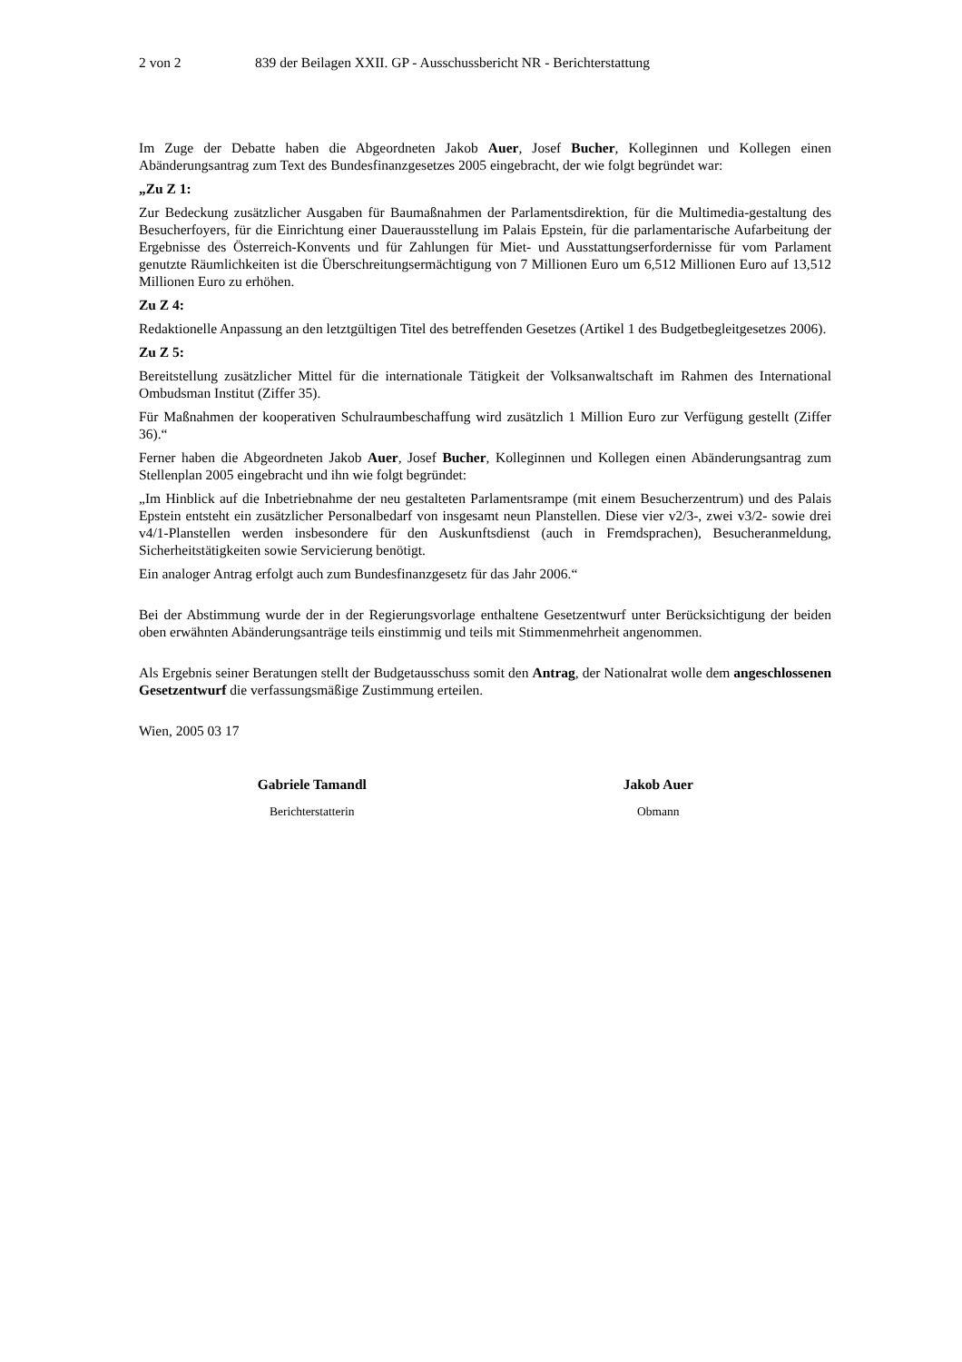2 von 2 839 der Beilagen XXII. GP - Ausschussbericht NR - Berichterstattung
Im Zuge der Debatte haben die Abgeordneten Jakob Auer, Josef Bucher, Kolleginnen und Kollegen einen Abänderungsantrag zum Text des Bundesfinanzgesetzes 2005 eingebracht, der wie folgt begründet war:
„Zu Z 1:
Zur Bedeckung zusätzlicher Ausgaben für Baumaßnahmen der Parlamentsdirektion, für die Multimedia-gestaltung des Besucherfoyers, für die Einrichtung einer Dauerausstellung im Palais Epstein, für die parlamentarische Aufarbeitung der Ergebnisse des Österreich-Konvents und für Zahlungen für Miet- und Ausstattungserfordernisse für vom Parlament genutzte Räumlichkeiten ist die Überschreitungsermächtigung von 7 Millionen Euro um 6,512 Millionen Euro auf 13,512 Millionen Euro zu erhöhen.
Zu Z 4:
Redaktionelle Anpassung an den letztgültigen Titel des betreffenden Gesetzes (Artikel 1 des Budgetbegleitgesetzes 2006).
Zu Z 5:
Bereitstellung zusätzlicher Mittel für die internationale Tätigkeit der Volksanwaltschaft im Rahmen des International Ombudsman Institut (Ziffer 35).
Für Maßnahmen der kooperativen Schulraumbeschaffung wird zusätzlich 1 Million Euro zur Verfügung gestellt (Ziffer 36).“
Ferner haben die Abgeordneten Jakob Auer, Josef Bucher, Kolleginnen und Kollegen einen Abänderungsantrag zum Stellenplan 2005 eingebracht und ihn wie folgt begründet:
„Im Hinblick auf die Inbetriebnahme der neu gestalteten Parlamentsrampe (mit einem Besucherzentrum) und des Palais Epstein entsteht ein zusätzlicher Personalbedarf von insgesamt neun Planstellen. Diese vier v2/3-, zwei v3/2- sowie drei v4/1-Planstellen werden insbesondere für den Auskunftsdienst (auch in Fremdsprachen), Besucheranmeldung, Sicherheitstätigkeiten sowie Servicierung benötigt.
Ein analoger Antrag erfolgt auch zum Bundesfinanzgesetz für das Jahr 2006.“
Bei der Abstimmung wurde der in der Regierungsvorlage enthaltene Gesetzentwurf unter Berücksichtigung der beiden oben erwähnten Abänderungsanträge teils einstimmig und teils mit Stimmenmehrheit angenommen.
Als Ergebnis seiner Beratungen stellt der Budgetausschuss somit den Antrag, der Nationalrat wolle dem angeschlossenen Gesetzentwurf die verfassungsmäßige Zustimmung erteilen.
Wien, 2005 03 17
Gabriele Tamandl
Berichterstatterin
Jakob Auer
Obmann